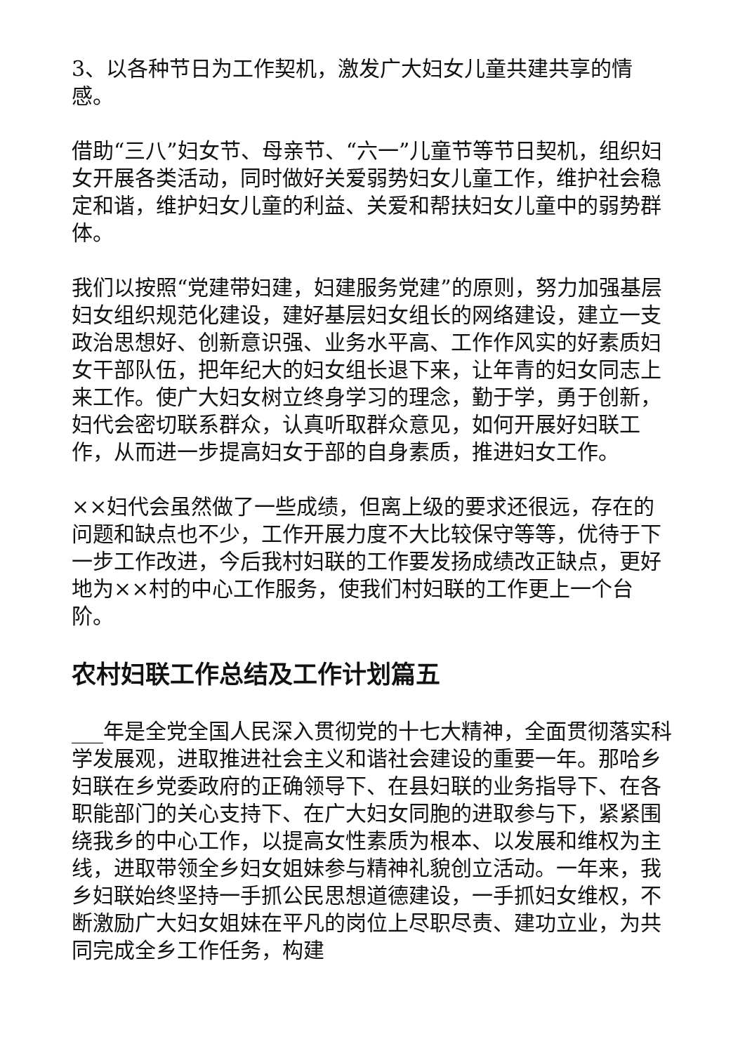3、以各种节日为工作契机，激发广大妇女儿童共建共享的情感。
借助“三八”妇女节、母亲节、“六一”儿童节等节日契机，组织妇女开展各类活动，同时做好关爱弱势妇女儿童工作，维护社会稳定和谐，维护妇女儿童的利益、关爱和帮扶妇女儿童中的弱势群体。
我们以按照“党建带妇建，妇建服务党建”的原则，努力加强基层妇女组织规范化建设，建好基层妇女组长的网络建设，建立一支政治思想好、创新意识强、业务水平高、工作作风实的好素质妇女干部队伍，把年纪大的妇女组长退下来，让年青的妇女同志上来工作。使广大妇女树立终身学习的理念，勤于学，勇于创新，妇代会密切联系群众，认真听取群众意见，如何开展好妇联工作，从而进一步提高妇女于部的自身素质，推进妇女工作。
××妇代会虽然做了一些成绩，但离上级的要求还很远，存在的问题和缺点也不少，工作开展力度不大比较保守等等，优待于下一步工作改进，今后我村妇联的工作要发扬成绩改正缺点，更好地为××村的中心工作服务，使我们村妇联的工作更上一个台阶。
农村妇联工作总结及工作计划篇五
___年是全党全国人民深入贯彻党的十七大精神，全面贯彻落实科学发展观，进取推进社会主义和谐社会建设的重要一年。那哈乡妇联在乡党委政府的正确领导下、在县妇联的业务指导下、在各职能部门的关心支持下、在广大妇女同胞的进取参与下，紧紧围绕我乡的中心工作，以提高女性素质为根本、以发展和维权为主线，进取带领全乡妇女姐妹参与精神礼貌创立活动。一年来，我乡妇联始终坚持一手抓公民思想道德建设，一手抓妇女维权，不断激励广大妇女姐妹在平凡的岗位上尽职尽责、建功立业，为共同完成全乡工作任务，构建